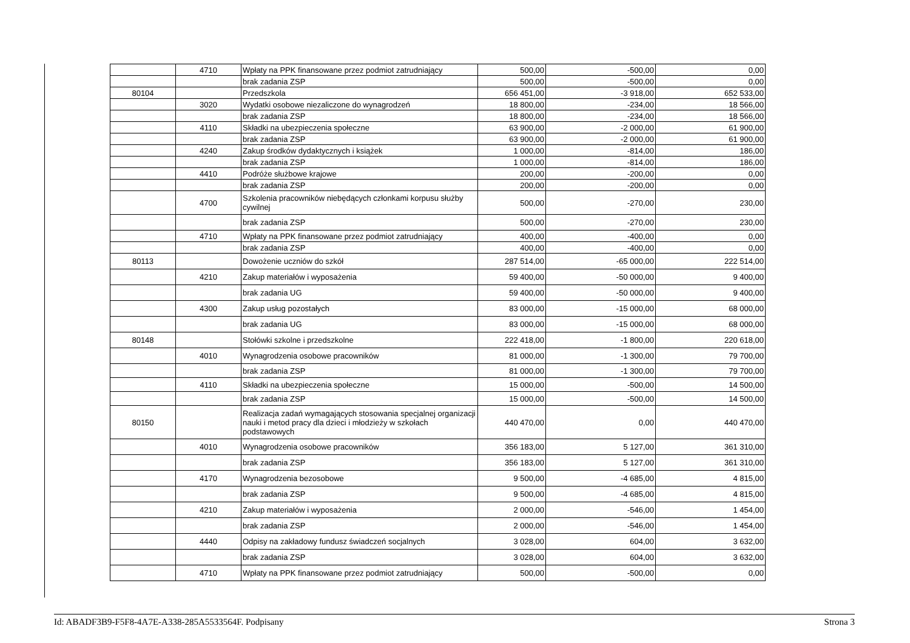| | 4710 | Wpłaty na PPK finansowane przez podmiot zatrudniający | 500,00 | -500,00 | 0,00 |
| | | brak zadania ZSP | 500,00 | -500,00 | 0,00 |
| 80104 | | Przedszkola | 656 451,00 | -3 918,00 | 652 533,00 |
| | 3020 | Wydatki osobowe niezaliczone do wynagrodzeń | 18 800,00 | -234,00 | 18 566,00 |
| | | brak zadania ZSP | 18 800,00 | -234,00 | 18 566,00 |
| | 4110 | Składki na ubezpieczenia społeczne | 63 900,00 | -2 000,00 | 61 900,00 |
| | | brak zadania ZSP | 63 900,00 | -2 000,00 | 61 900,00 |
| | 4240 | Zakup środków dydaktycznych i książek | 1 000,00 | -814,00 | 186,00 |
| | | brak zadania ZSP | 1 000,00 | -814,00 | 186,00 |
| | 4410 | Podróże służbowe krajowe | 200,00 | -200,00 | 0,00 |
| | | brak zadania ZSP | 200,00 | -200,00 | 0,00 |
| | 4700 | Szkolenia pracowników niebędących członkami korpusu służby cywilnej | 500,00 | -270,00 | 230,00 |
| | | brak zadania ZSP | 500,00 | -270,00 | 230,00 |
| | 4710 | Wpłaty na PPK finansowane przez podmiot zatrudniający | 400,00 | -400,00 | 0,00 |
| | | brak zadania ZSP | 400,00 | -400,00 | 0,00 |
| 80113 | | Dowożenie uczniów do szkół | 287 514,00 | -65 000,00 | 222 514,00 |
| | 4210 | Zakup materiałów i wyposażenia | 59 400,00 | -50 000,00 | 9 400,00 |
| | | brak zadania UG | 59 400,00 | -50 000,00 | 9 400,00 |
| | 4300 | Zakup usług pozostałych | 83 000,00 | -15 000,00 | 68 000,00 |
| | | brak zadania UG | 83 000,00 | -15 000,00 | 68 000,00 |
| 80148 | | Stołówki szkolne i przedszkolne | 222 418,00 | -1 800,00 | 220 618,00 |
| | 4010 | Wynagrodzenia osobowe pracowników | 81 000,00 | -1 300,00 | 79 700,00 |
| | | brak zadania ZSP | 81 000,00 | -1 300,00 | 79 700,00 |
| | 4110 | Składki na ubezpieczenia społeczne | 15 000,00 | -500,00 | 14 500,00 |
| | | brak zadania ZSP | 15 000,00 | -500,00 | 14 500,00 |
| 80150 | | Realizacja zadań wymagających stosowania specjalnej organizacji nauki i metod pracy dla dzieci i młodzieży w szkołach podstawowych | 440 470,00 | 0,00 | 440 470,00 |
| | 4010 | Wynagrodzenia osobowe pracowników | 356 183,00 | 5 127,00 | 361 310,00 |
| | | brak zadania ZSP | 356 183,00 | 5 127,00 | 361 310,00 |
| | 4170 | Wynagrodzenia bezosobowe | 9 500,00 | -4 685,00 | 4 815,00 |
| | | brak zadania ZSP | 9 500,00 | -4 685,00 | 4 815,00 |
| | 4210 | Zakup materiałów i wyposażenia | 2 000,00 | -546,00 | 1 454,00 |
| | | brak zadania ZSP | 2 000,00 | -546,00 | 1 454,00 |
| | 4440 | Odpisy na zakładowy fundusz świadczeń socjalnych | 3 028,00 | 604,00 | 3 632,00 |
| | | brak zadania ZSP | 3 028,00 | 604,00 | 3 632,00 |
| | 4710 | Wpłaty na PPK finansowane przez podmiot zatrudniający | 500,00 | -500,00 | 0,00 |
Id: ABADF3B9-F5F8-4A7E-A338-285A5533564F. Podpisany Strona 3